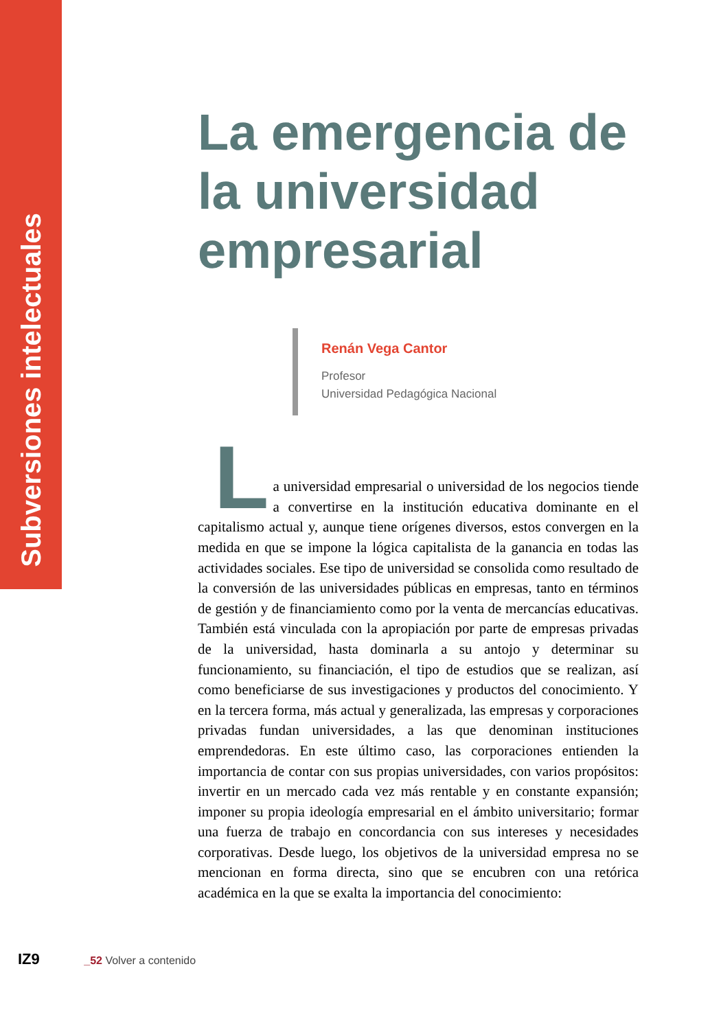Subversiones intelectuales
La emergencia de la universidad empresarial
Renán Vega Cantor
Profesor
Universidad Pedagógica Nacional
L
a universidad empresarial o universidad de los negocios tiende a convertirse en la institución educativa dominante en el capitalismo actual y, aunque tiene orígenes diversos, estos convergen en la medida en que se impone la lógica capitalista de la ganancia en todas las actividades sociales. Ese tipo de universidad se consolida como resultado de la conversión de las universidades públicas en empresas, tanto en términos de gestión y de financiamiento como por la venta de mercancías educativas. También está vinculada con la apropiación por parte de empresas privadas de la universidad, hasta dominarla a su antojo y determinar su funcionamiento, su financiación, el tipo de estudios que se realizan, así como beneficiarse de sus investigaciones y productos del conocimiento. Y en la tercera forma, más actual y generalizada, las empresas y corporaciones privadas fundan universidades, a las que denominan instituciones emprendedoras. En este último caso, las corporaciones entienden la importancia de contar con sus propias universidades, con varios propósitos: invertir en un mercado cada vez más rentable y en constante expansión; imponer su propia ideología empresarial en el ámbito universitario; formar una fuerza de trabajo en concordancia con sus intereses y necesidades corporativas. Desde luego, los objetivos de la universidad empresa no se mencionan en forma directa, sino que se encubren con una retórica académica en la que se exalta la importancia del conocimiento:
IZ9 _52 Volver a contenido